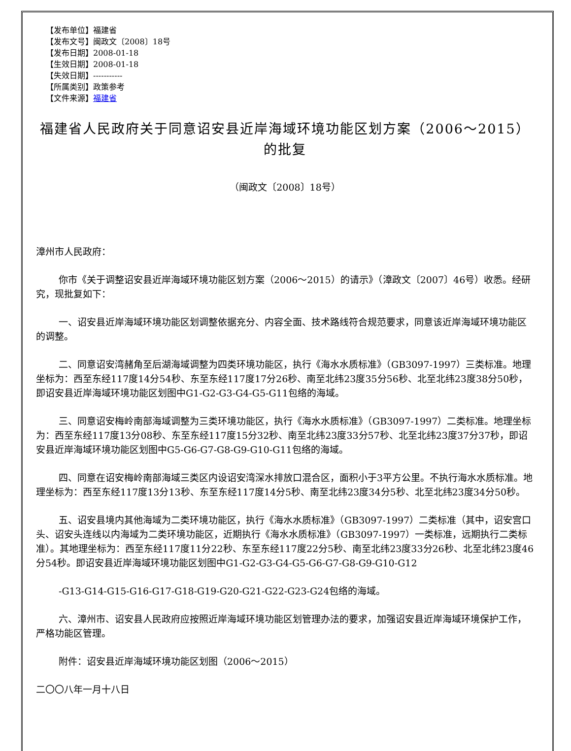【发布单位】福建省
【发布文号】闽政文〔2008〕18号
【发布日期】2008-01-18
【生效日期】2008-01-18
【失效日期】-----------
【所属类别】政策参考
【文件来源】福建省
福建省人民政府关于同意诏安县近岸海域环境功能区划方案（2006～2015）的批复
（闽政文〔2008〕18号）
漳州市人民政府：
你市《关于调整诏安县近岸海域环境功能区划方案（2006～2015）的请示》（漳政文〔2007〕46号）收悉。经研究，现批复如下：
一、诏安县近岸海域环境功能区划调整依据充分、内容全面、技术路线符合规范要求，同意该近岸海域环境功能区的调整。
二、同意诏安湾赭角至后湖海域调整为四类环境功能区，执行《海水水质标准》（GB3097-1997）三类标准。地理坐标为：西至东经117度14分54秒、东至东经117度17分26秒、南至北纬23度35分56秒、北至北纬23度38分50秒，即诏安县近岸海域环境功能区划图中G1-G2-G3-G4-G5-G11包络的海域。
三、同意诏安梅岭南部海域调整为三类环境功能区，执行《海水水质标准》（GB3097-1997）二类标准。地理坐标为：西至东经117度13分08秒、东至东经117度15分32秒、南至北纬23度33分57秒、北至北纬23度37分37秒，即诏安县近岸海域环境功能区划图中G5-G6-G7-G8-G9-G10-G11包络的海域。
四、同意在诏安梅岭南部海域三类区内设诏安湾深水排放口混合区，面积小于3平方公里。不执行海水水质标准。地理坐标为：西至东经117度13分13秒、东至东经117度14分5秒、南至北纬23度34分5秒、北至北纬23度34分50秒。
五、诏安县境内其他海域为二类环境功能区，执行《海水水质标准》（GB3097-1997）二类标准（其中，诏安宫口头、诏安头连线以内海域为二类环境功能区，近期执行《海水水质标准》（GB3097-1997）一类标准，远期执行二类标准）。其地理坐标为：西至东经117度11分22秒、东至东经117度22分5秒、南至北纬23度33分26秒、北至北纬23度46分54秒。即诏安县近岸海域环境功能区划图中G1-G2-G3-G4-G5-G6-G7-G8-G9-G10-G12
-G13-G14-G15-G16-G17-G18-G19-G20-G21-G22-G23-G24包络的海域。
六、漳州市、诏安县人民政府应按照近岸海域环境功能区划管理办法的要求，加强诏安县近岸海域环境保护工作，严格功能区管理。
附件：诏安县近岸海域环境功能区划图（2006～2015）
二〇〇八年一月十八日